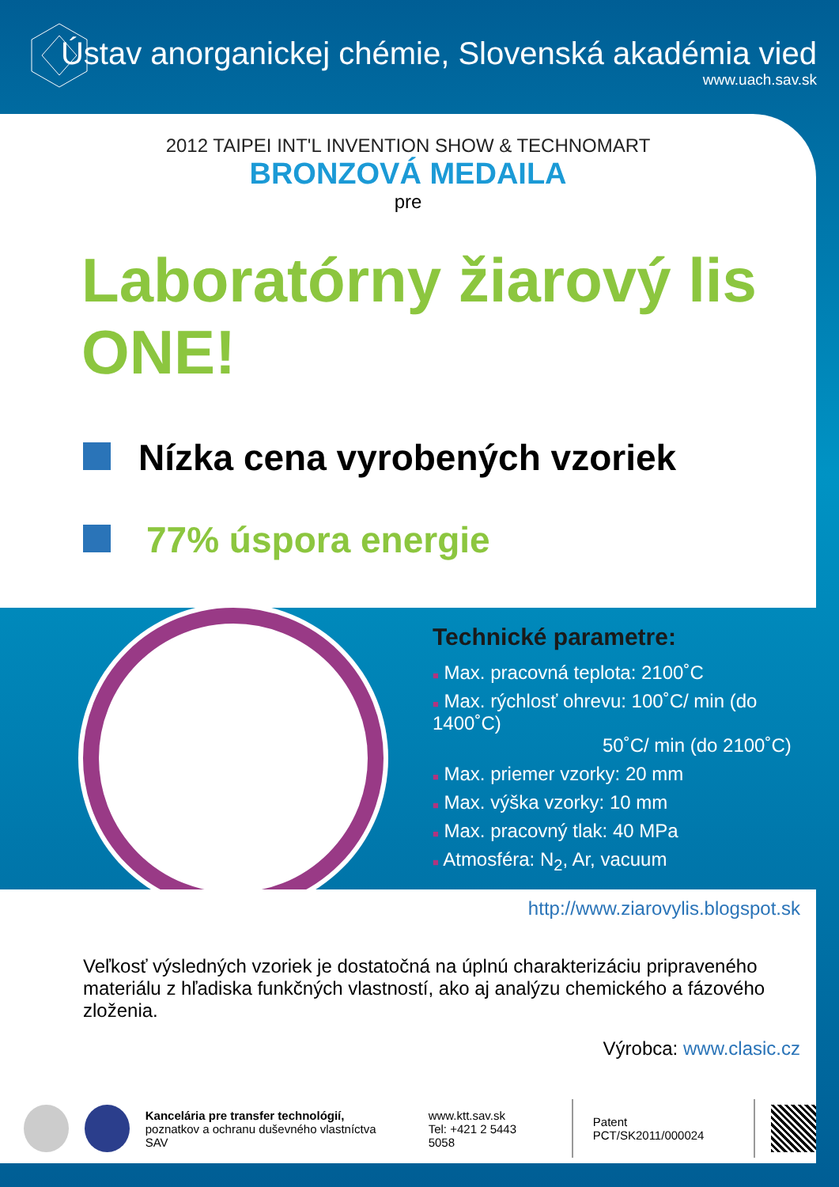Ústav anorganickej chémie, Slovenská akadémia vied
www.uach.sav.sk
2012 TAIPEI INT'L INVENTION SHOW & TECHNOMART
BRONZOVÁ MEDAILA
pre
Laboratórny žiarový lis ONE!
Nízka cena vyrobených vzoriek
77% úspora energie
Technické parametre:
■ Max. pracovná teplota: 2100˚C
■ Max. rýchlosť ohrevu: 100˚C/ min (do 1400˚C)
50˚C/ min (do 2100˚C)
■ Max. priemer vzorky: 20 mm
■ Max. výška vzorky: 10 mm
■ Max. pracovný tlak: 40 MPa
■ Atmosféra: N<sub>2</sub>, Ar, vacuum
http://www.ziarovylis.blogspot.sk
Veľkosť výsledných vzoriek je dostatočná na úplnú charakterizáciu pripraveného materiálu z hľadiska funkčných vlastností, ako aj analýzu chemického a fázového zloženia.
Výrobca: www.clasic.cz
Kancelária pre transfer technológií,
poznatkov a ochranu duševného vlastníctva SAV
www.ktt.sav.sk
Tel: +421 2 5443 5058
Patent PCT/SK2011/000024